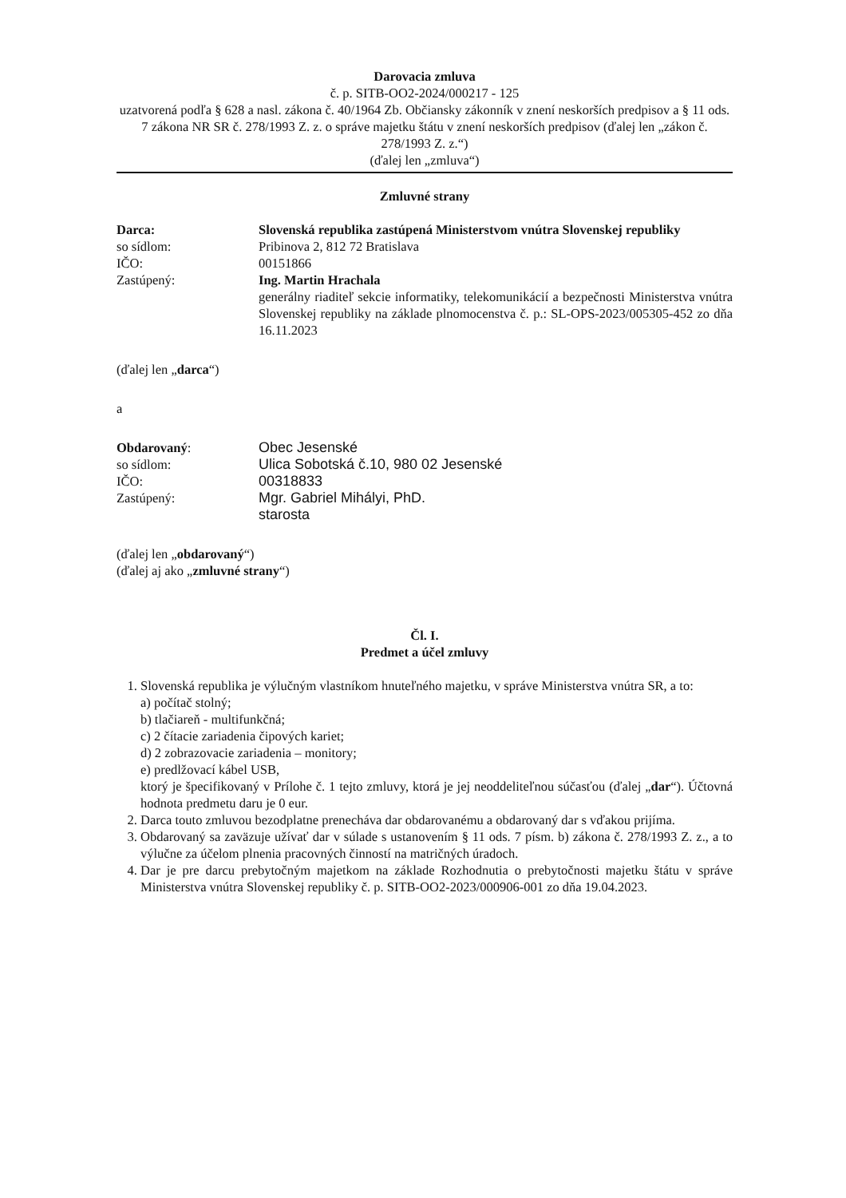Darovacia zmluva
č. p. SITB-OO2-2024/000217 - 125
uzatvorená podľa § 628 a nasl. zákona č. 40/1964 Zb. Občiansky zákonník v znení neskorších predpisov a § 11 ods. 7 zákona NR SR č. 278/1993 Z. z. o správe majetku štátu v znení neskorších predpisov (ďalej len „zákon č. 278/1993 Z. z.“)
(ďalej len „zmluva“)
Zmluvné strany
Darca: Slovenská republika zastúpená Ministerstvom vnútra Slovenskej republiky
so sídlom: Pribinova 2, 812 72 Bratislava
IČO: 00151866
Zastúpený: Ing. Martin Hrachala
generálny riaditeľ sekcie informatiky, telekomunikácií a bezpečnosti Ministerstva vnútra Slovenskej republiky na základe plnomocenstva č. p.: SL-OPS-2023/005305-452 zo dňa 16.11.2023
(ďalej len „darca“)
a
Obdarovaný: Obec Jesenské
so sídlom: Ulica Sobotská č.10, 980 02 Jesenské
IČO: 00318833
Zastúpený: Mgr. Gabriel Mihályi, PhD.
starosta
(ďalej len „obdarovaný“)
(ďalej aj ako „zmluvné strany“)
Čl. I.
Predmet a účel zmluvy
1. Slovenská republika je výlučným vlastníkom hnuteľného majetku, v správe Ministerstva vnútra SR, a to:
a) počítač stolný;
b) tlačiareň - multifunkčná;
c) 2 čítacie zariadenia čipových kariet;
d) 2 zobrazovacie zariadenia – monitory;
e) predlžovací kábel USB,
ktorý je špecifikovaný v Prílohe č. 1 tejto zmluvy, ktorá je jej neoddeliteľnou súčasťou (ďalej „dar“). Účtovná hodnota predmetu daru je 0 eur.
2. Darca touto zmluvou bezodplatne prenecháva dar obdarovanému a obdarovaný dar s vďakou prijíma.
3. Obdarovaný sa zaväzuje užívať dar v súlade s ustanovením § 11 ods. 7 písm. b) zákona č. 278/1993 Z. z., a to výlučne za účelom plnenia pracovných činností na matričných úradoch.
4. Dar je pre darcu prebytočným majetkom na základe Rozhodnutia o prebytočnosti majetku štátu v správe Ministerstva vnútra Slovenskej republiky č. p. SITB-OO2-2023/000906-001 zo dňa 19.04.2023.